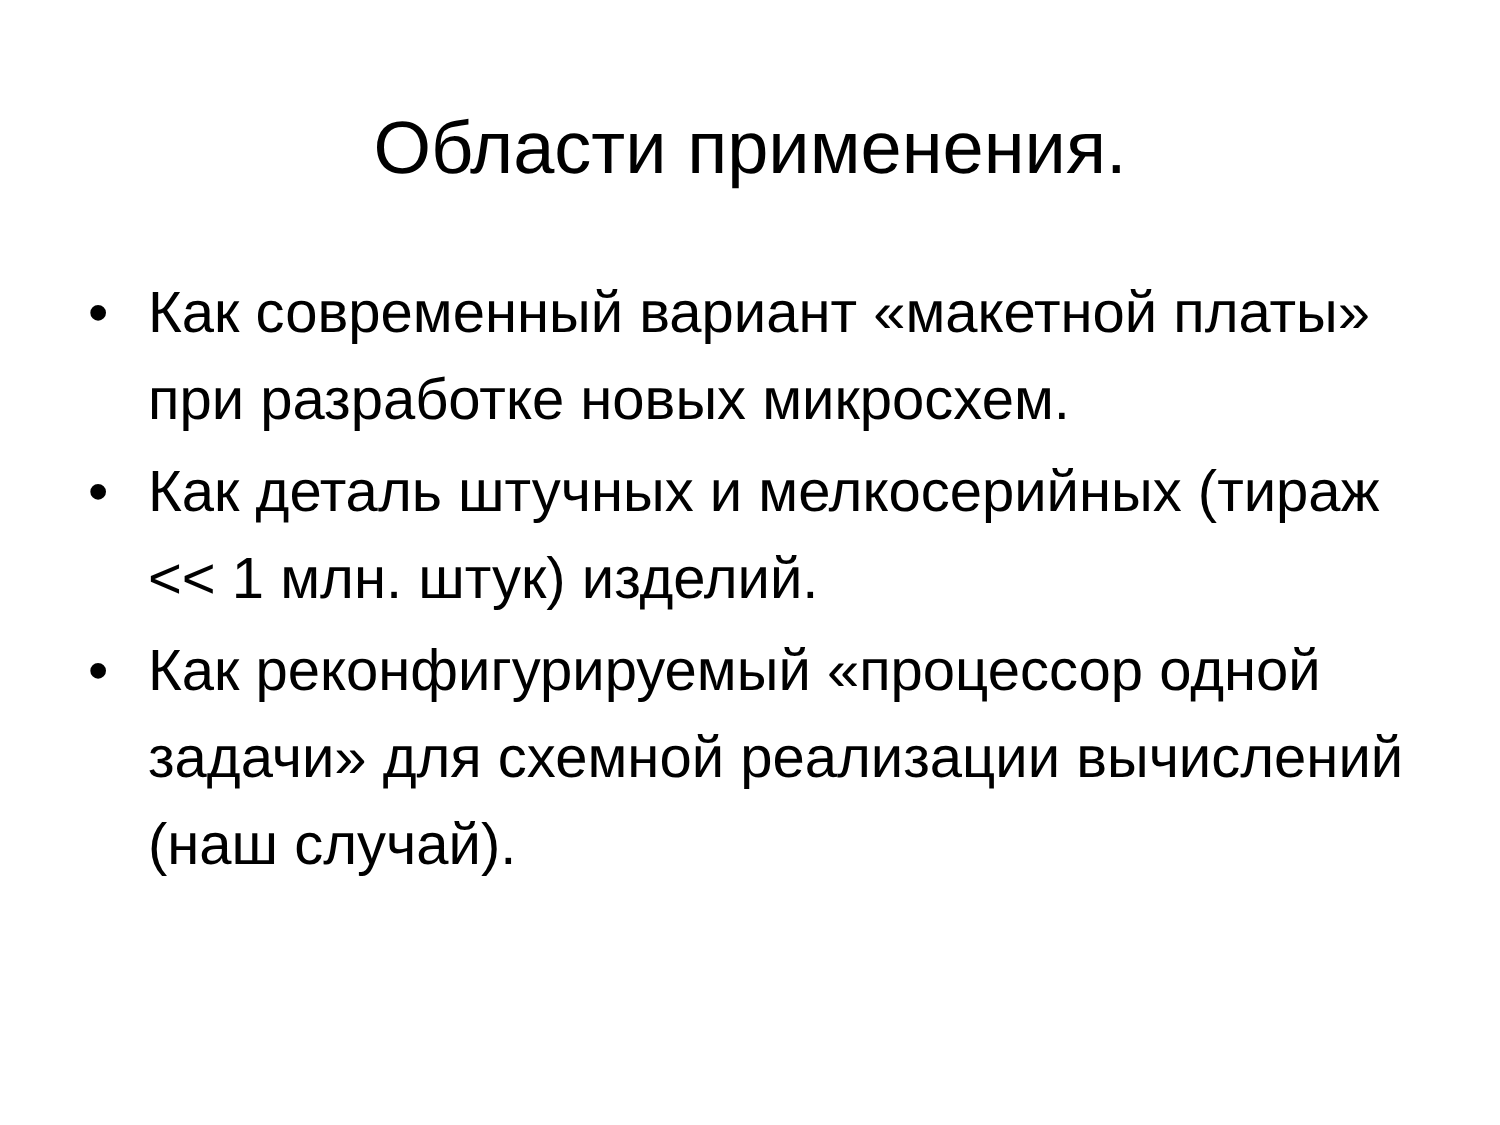Области применения.
• Как современный вариант «макетной платы» при разработке новых микросхем.
• Как деталь штучных и мелкосерийных (тираж << 1 млн. штук) изделий.
• Как реконфигурируемый «процессор одной задачи» для схемной реализации вычислений (наш случай).